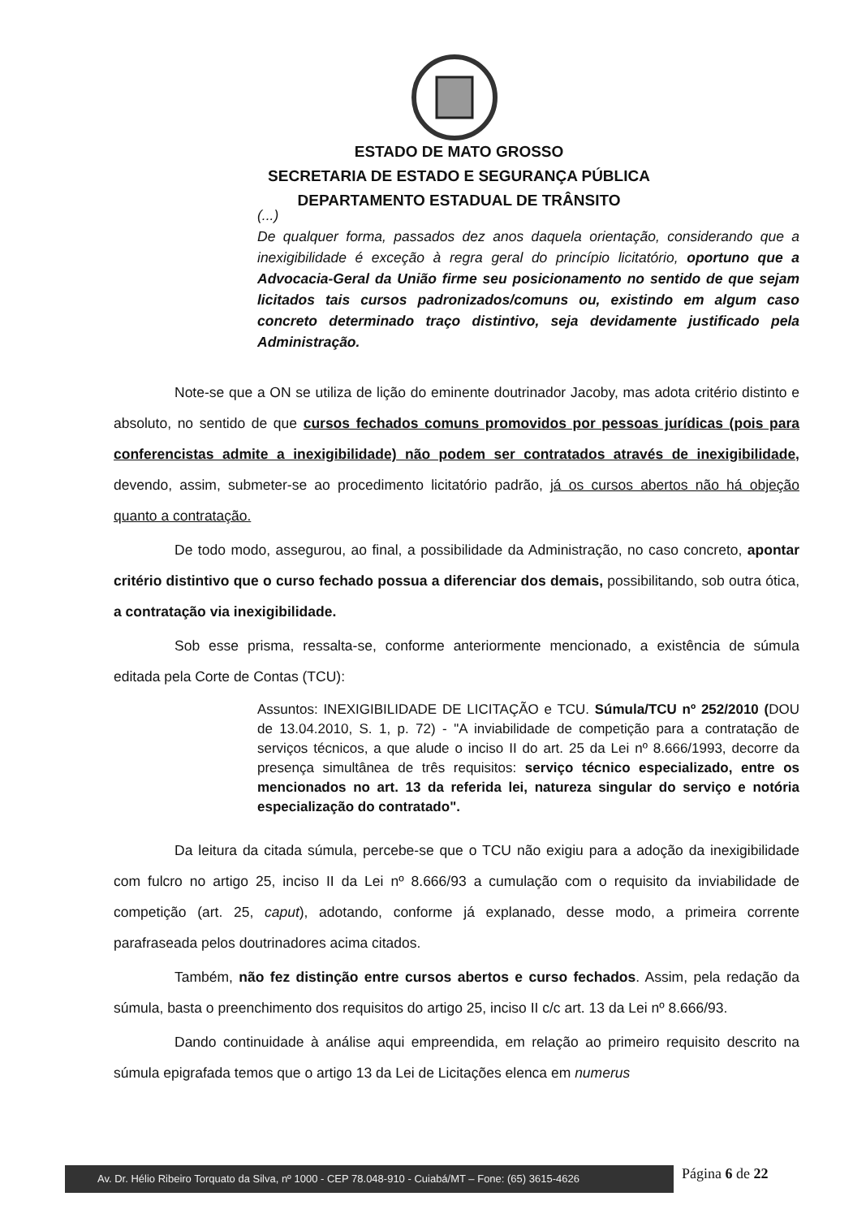ESTADO DE MATO GROSSO
SECRETARIA DE ESTADO E SEGURANÇA PÚBLICA
DEPARTAMENTO ESTADUAL DE TRÂNSITO
(...)
De qualquer forma, passados dez anos daquela orientação, considerando que a inexigibilidade é exceção à regra geral do princípio licitatório, oportuno que a Advocacia-Geral da União firme seu posicionamento no sentido de que sejam licitados tais cursos padronizados/comuns ou, existindo em algum caso concreto determinado traço distintivo, seja devidamente justificado pela Administração.
Note-se que a ON se utiliza de lição do eminente doutrinador Jacoby, mas adota critério distinto e absoluto, no sentido de que cursos fechados comuns promovidos por pessoas jurídicas (pois para conferencistas admite a inexigibilidade) não podem ser contratados através de inexigibilidade, devendo, assim, submeter-se ao procedimento licitatório padrão, já os cursos abertos não há objeção quanto a contratação.
De todo modo, assegurou, ao final, a possibilidade da Administração, no caso concreto, apontar critério distintivo que o curso fechado possua a diferenciar dos demais, possibilitando, sob outra ótica, a contratação via inexigibilidade.
Sob esse prisma, ressalta-se, conforme anteriormente mencionado, a existência de súmula editada pela Corte de Contas (TCU):
Assuntos: INEXIGIBILIDADE DE LICITAÇÃO e TCU. Súmula/TCU nº 252/2010 (DOU de 13.04.2010, S. 1, p. 72) - "A inviabilidade de competição para a contratação de serviços técnicos, a que alude o inciso II do art. 25 da Lei nº 8.666/1993, decorre da presença simultânea de três requisitos: serviço técnico especializado, entre os mencionados no art. 13 da referida lei, natureza singular do serviço e notória especialização do contratado".
Da leitura da citada súmula, percebe-se que o TCU não exigiu para a adoção da inexigibilidade com fulcro no artigo 25, inciso II da Lei nº 8.666/93 a cumulação com o requisito da inviabilidade de competição (art. 25, caput), adotando, conforme já explanado, desse modo, a primeira corrente parafraseada pelos doutrinadores acima citados.
Também, não fez distinção entre cursos abertos e curso fechados. Assim, pela redação da súmula, basta o preenchimento dos requisitos do artigo 25, inciso II c/c art. 13 da Lei nº 8.666/93.
Dando continuidade à análise aqui empreendida, em relação ao primeiro requisito descrito na súmula epigrafada temos que o artigo 13 da Lei de Licitações elenca em numerus
Av. Dr. Hélio Ribeiro Torquato da Silva, nº 1000 - CEP 78.048-910 - Cuiabá/MT – Fone: (65) 3615-4626
Página 6 de 22